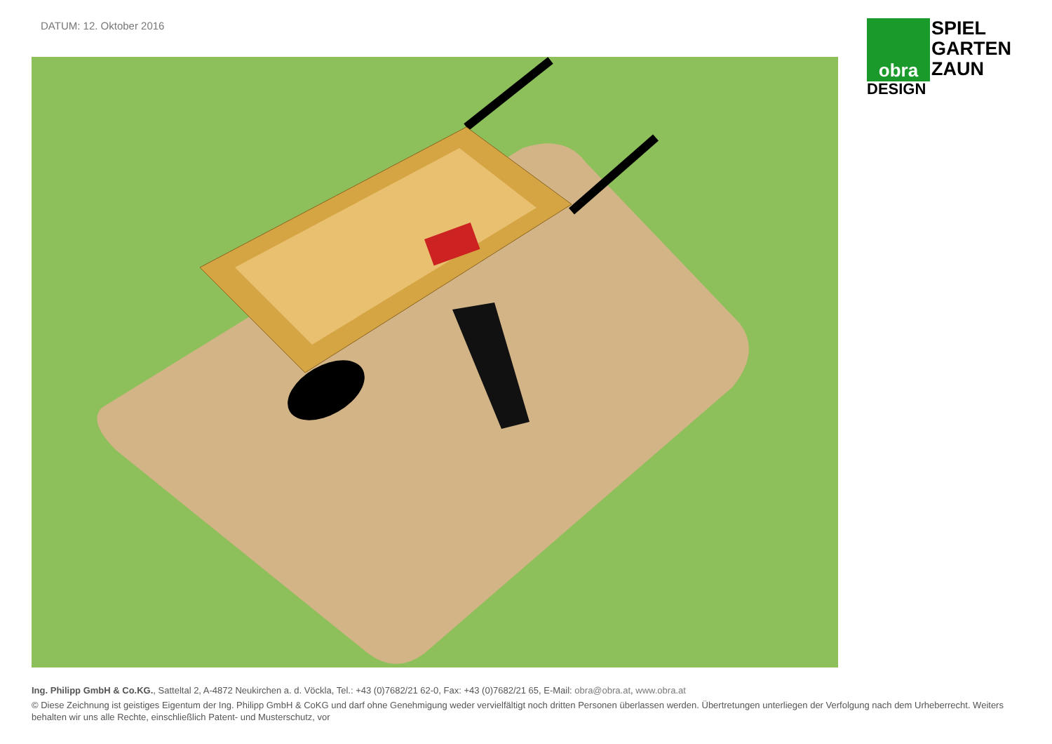DATUM: 12. Oktober 2016
obra
SPIEL
GARTEN
ZAUN
DESIGN
Ing. Philipp GmbH & Co.KG., Satteltal 2, A-4872 Neukirchen a. d. Vöckla, Tel.: +43 (0)7682/21 62-0, Fax: +43 (0)7682/21 65, E-Mail: obra@obra.at, www.obra.at
© Diese Zeichnung ist geistiges Eigentum der Ing. Philipp GmbH & CoKG und darf ohne Genehmigung weder vervielfältigt noch dritten Personen überlassen werden. Übertretungen unterliegen der Verfolgung nach dem Urheberrecht. Weiters behalten wir uns alle Rechte, einschließlich Patent- und Musterschutz, vor